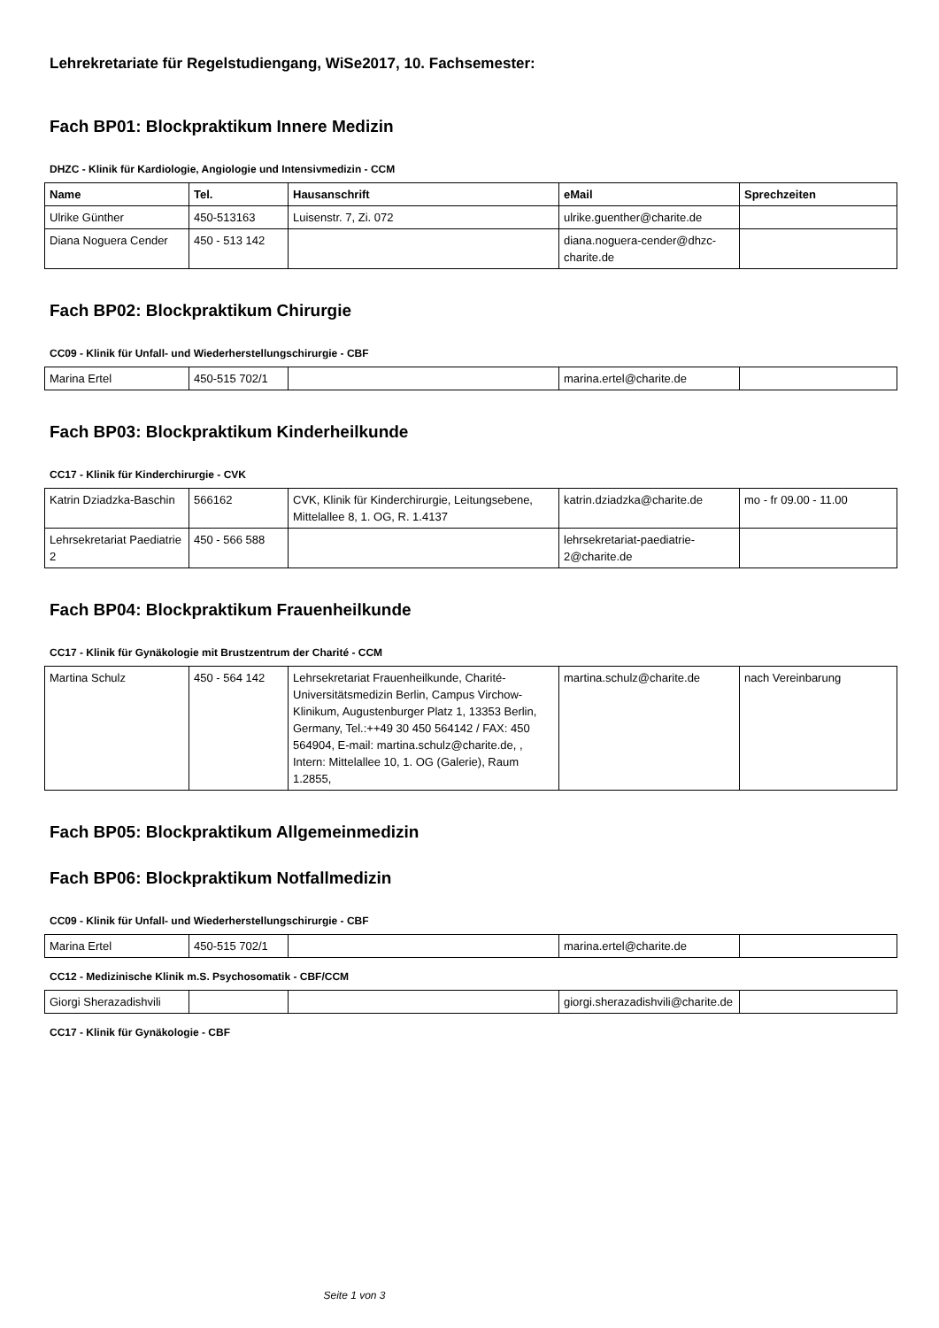Lehrekretariate für Regelstudiengang, WiSe2017, 10. Fachsemester:
Fach BP01: Blockpraktikum Innere Medizin
DHZC - Klinik für Kardiologie, Angiologie und Intensivmedizin - CCM
| Name | Tel. | Hausanschrift | eMail | Sprechzeiten |
| --- | --- | --- | --- | --- |
| Ulrike Günther | 450-513163 | Luisenstr. 7, Zi. 072 | ulrike.guenther@charite.de | |
| Diana Noguera Cender | 450 - 513 142 | | diana.noguera-cender@dhzc-charite.de | |
Fach BP02: Blockpraktikum Chirurgie
CC09 - Klinik für Unfall- und Wiederherstellungschirurgie - CBF
| Marina Ertel | 450-515 702/1 | | marina.ertel@charite.de | |
Fach BP03: Blockpraktikum Kinderheilkunde
CC17 - Klinik für Kinderchirurgie - CVK
| Katrin Dziadzka-Baschin | 566162 | CVK, Klinik für Kinderchirurgie, Leitungsebene, Mittelallee 8, 1. OG, R. 1.4137 | katrin.dziadzka@charite.de | mo - fr 09.00 - 11.00 |
| Lehrsekretariat Paediatrie 2 | 450 - 566 588 | | lehrsekretariat-paediatrie-2@charite.de | |
Fach BP04: Blockpraktikum Frauenheilkunde
CC17 - Klinik für Gynäkologie mit Brustzentrum der Charité - CCM
| Martina Schulz | 450 - 564 142 | Lehrsekretariat Frauenheilkunde, Charité-Universitätsmedizin Berlin, Campus Virchow-Klinikum, Augustenburger Platz 1, 13353 Berlin, Germany, Tel.:++49 30 450 564142 / FAX: 450 564904, E-mail: martina.schulz@charite.de, , Intern: Mittelallee 10, 1. OG (Galerie), Raum 1.2855, | martina.schulz@charite.de | nach Vereinbarung |
Fach BP05: Blockpraktikum Allgemeinmedizin
Fach BP06: Blockpraktikum Notfallmedizin
CC09 - Klinik für Unfall- und Wiederherstellungschirurgie - CBF
| Marina Ertel | 450-515 702/1 | | marina.ertel@charite.de | |
CC12 - Medizinische Klinik m.S. Psychosomatik - CBF/CCM
| Giorgi Sherazadishvili | | | giorgi.sherazadishvili@charite.de | |
CC17 - Klinik für Gynäkologie - CBF
Seite 1 von 3